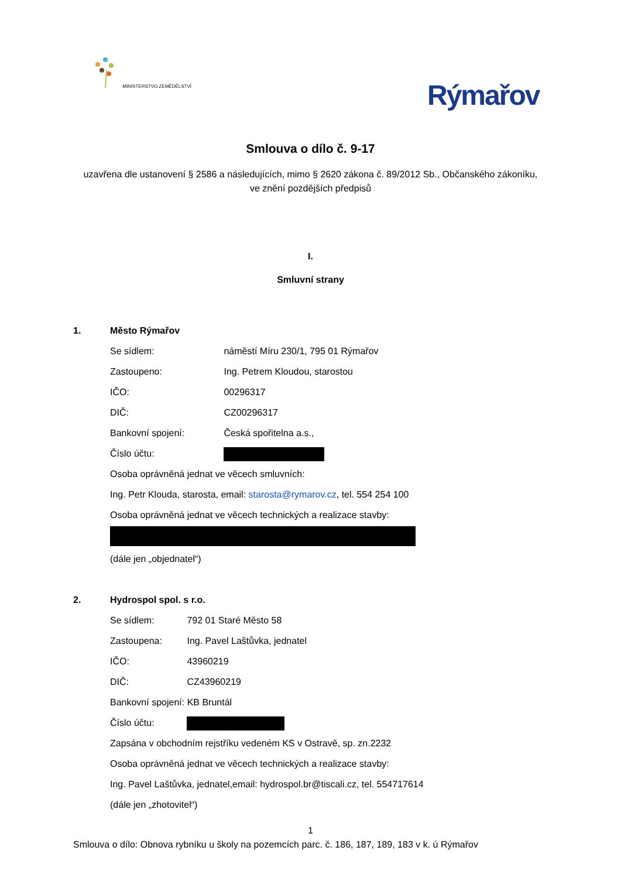MINISTERSTVO ZEMĚDĚLSTVÍ
Rýmařov
Smlouva o dílo č. 9-17
uzavřena dle ustanovení § 2586 a následujících, mimo § 2620 zákona č. 89/2012 Sb., Občanského zákoníku, ve znění pozdějších předpisů
I.
Smluvní strany
1. Město Rýmařov
Se sídlem: náměstí Míru 230/1, 795 01 Rýmařov
Zastoupeno: Ing. Petrem Kloudou, starostou
IČO: 00296317
DIČ: CZ00296317
Bankovní spojení: Česká spořitelna a.s.,
Číslo účtu:
Osoba oprávněná jednat ve věcech smluvních:
Ing. Petr Klouda, starosta, email: starosta@rymarov.cz, tel. 554 254 100
Osoba oprávněná jednat ve věcech technických a realizace stavby:
(dále jen „objednatel“)
2. Hydrospol spol. s r.o.
Se sídlem: 792 01 Staré Město 58
Zastoupena: Ing. Pavel Laštůvka, jednatel
IČO: 43960219
DIČ: CZ43960219
Bankovní spojení: KB Bruntál
Číslo účtu:
Zapsána v obchodním rejstříku vedeném KS v Ostravě, sp. zn.2232
Osoba oprávněná jednat ve věcech technických a realizace stavby:
Ing. Pavel Laštůvka, jednatel,email: hydrospol.br@tiscali.cz, tel. 554717614
(dále jen „zhotovitel“)
1
Smlouva o dílo: Obnova rybníku u školy na pozemcích parc. č. 186, 187, 189, 183 v k. ú Rýmařov